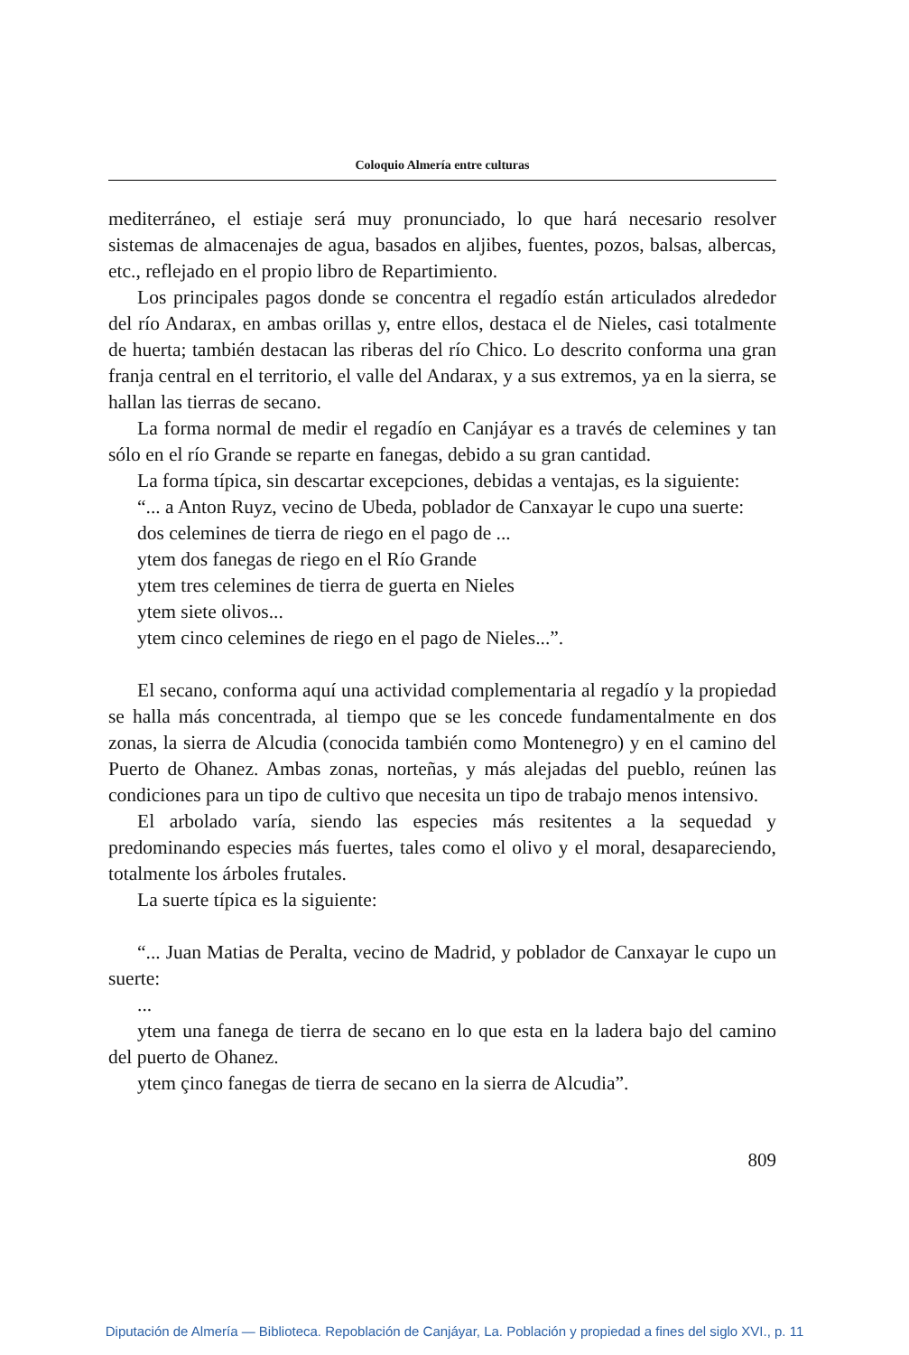Coloquio Almería entre culturas
mediterráneo, el estiaje será muy pronunciado, lo que hará necesario resolver sistemas de almacenajes de agua, basados en aljibes, fuentes, pozos, balsas, albercas, etc., reflejado en el propio libro de Repartimiento.
Los principales pagos donde se concentra el regadío están articulados alrededor del río Andarax, en ambas orillas y, entre ellos, destaca el de Nieles, casi totalmente de huerta; también destacan las riberas del río Chico. Lo descrito conforma una gran franja central en el territorio, el valle del Andarax, y a sus extremos, ya en la sierra, se hallan las tierras de secano.
La forma normal de medir el regadío en Canjáyar es a través de celemines y tan sólo en el río Grande se reparte en fanegas, debido a su gran cantidad.
La forma típica, sin descartar excepciones, debidas a ventajas, es la siguiente:
“... a Anton Ruyz, vecino de Ubeda, poblador de Canxayar le cupo una suerte:
dos celemines de tierra de riego en el pago de ...
ytem dos fanegas de riego en el Río Grande
ytem tres celemines de tierra de guerta en Nieles
ytem siete olivos...
ytem cinco celemines de riego en el pago de Nieles...”.
El secano, conforma aquí una actividad complementaria al regadío y la propiedad se halla más concentrada, al tiempo que se les concede fundamentalmente en dos zonas, la sierra de Alcudia (conocida también como Montenegro) y en el camino del Puerto de Ohanez. Ambas zonas, norteñas, y más alejadas del pueblo, reúnen las condiciones para un tipo de cultivo que necesita un tipo de trabajo menos intensivo.
El arbolado varía, siendo las especies más resitentes a la sequedad y predominando especies más fuertes, tales como el olivo y el moral, desapareciendo, totalmente los árboles frutales.
La suerte típica es la siguiente:
“... Juan Matias de Peralta, vecino de Madrid, y poblador de Canxayar le cupo un suerte:
...
ytem una fanega de tierra de secano en lo que esta en la ladera bajo del camino del puerto de Ohanez.
ytem çinco fanegas de tierra de secano en la sierra de Alcudia”.
809
Diputación de Almería — Biblioteca. Repoblación de Canjáyar, La. Población y propiedad a fines del siglo XVI., p. 11